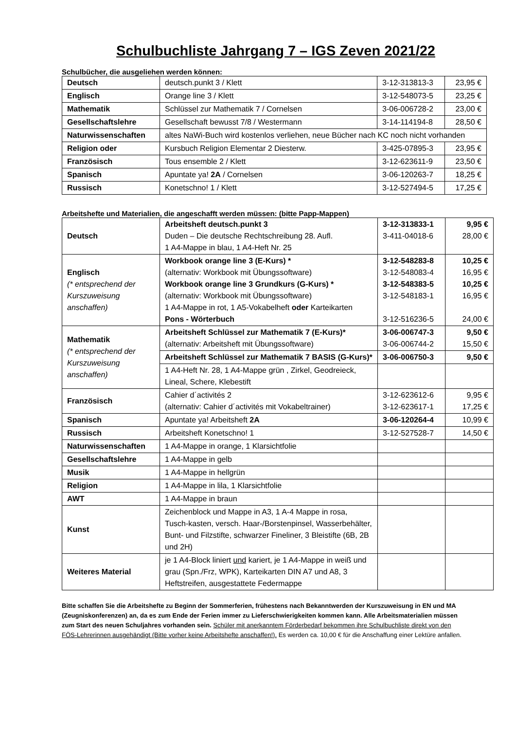Schulbuchliste Jahrgang 7 – IGS Zeven 2021/22
Schulbücher, die ausgeliehen werden können:
| Deutsch | deutsch.punkt 3 / Klett | 3-12-313813-3 | 23,95 € |
| Englisch | Orange line 3 / Klett | 3-12-548073-5 | 23,25 € |
| Mathematik | Schlüssel zur Mathematik 7 / Cornelsen | 3-06-006728-2 | 23,00 € |
| Gesellschaftslehre | Gesellschaft bewusst 7/8 / Westermann | 3-14-114194-8 | 28,50 € |
| Naturwissenschaften | altes NaWi-Buch wird kostenlos verliehen, neue Bücher nach KC noch nicht vorhanden | | |
| Religion oder | Kursbuch Religion Elementar 2 Diesterw. | 3-425-07895-3 | 23,95 € |
| Französisch | Tous ensemble 2 / Klett | 3-12-623611-9 | 23,50 € |
| Spanisch | Apuntate ya! 2A / Cornelsen | 3-06-120263-7 | 18,25 € |
| Russisch | Konetschno! 1 / Klett | 3-12-527494-5 | 17,25 € |
Arbeitshefte und Materialien, die angeschafft werden müssen: (bitte Papp-Mappen)
| Deutsch | Arbeitsheft deutsch.punkt 3 Duden – Die deutsche Rechtschreibung 28. Aufl. 1 A4-Mappe in blau, 1 A4-Heft Nr. 25 | 3-12-313833-1 3-411-04018-6 | 9,95 € 28,00 € |
| Englisch (* entsprechend der Kurszuweisung anschaffen) | Workbook orange line 3 (E-Kurs) * (alternativ: Workbook mit Übungssoftware) Workbook orange line 3 Grundkurs (G-Kurs) * (alternativ: Workbook mit Übungssoftware) 1 A4-Mappe in rot, 1 A5-Vokabelheft oder Karteikarten Pons - Wörterbuch | 3-12-548283-8 3-12-548083-4 3-12-548383-5 3-12-548183-1 3-12-516236-5 | 10,25 € 16,95 € 10,25 € 16,95 € 24,00 € |
| Mathematik (* entsprechend der Kurszuweisung anschaffen) | Arbeitsheft Schlüssel zur Mathematik 7 (E-Kurs)* (alternativ: Arbeitsheft mit Übungssoftware) | 3-06-006747-3 3-06-006744-2 | 9,50 € 15,50 € |
| | Arbeitsheft Schlüssel zur Mathematik 7 BASIS (G-Kurs)* | 3-06-006750-3 | 9,50 € |
| | 1 A4-Heft Nr. 28, 1 A4-Mappe grün , Zirkel, Geodreieck, Lineal, Schere, Klebestift | | |
| Französisch | Cahier d´activités 2 (alternativ: Cahier d´activités mit Vokabeltrainer) | 3-12-623612-6 3-12-623617-1 | 9,95 € 17,25 € |
| Spanisch | Apuntate ya! Arbeitsheft 2A | 3-06-120264-4 | 10,99 € |
| Russisch | Arbeitsheft Konetschno! 1 | 3-12-527528-7 | 14,50 € |
| Naturwissenschaften | 1 A4-Mappe in orange, 1 Klarsichtfolie | | |
| Gesellschaftslehre | 1 A4-Mappe in gelb | | |
| Musik | 1 A4-Mappe in hellgrün | | |
| Religion | 1 A4-Mappe in lila, 1 Klarsichtfolie | | |
| AWT | 1 A4-Mappe in braun | | |
| Kunst | Zeichenblock und Mappe in A3, 1 A-4 Mappe in rosa, Tusch-kasten, versch. Haar-/Borstenpinsel, Wasserbehälter, Bunt- und Filzstifte, schwarzer Fineliner, 3 Bleistifte (6B, 2B und 2H) | | |
| Weiteres Material | je 1 A4-Block liniert und kariert, je 1 A4-Mappe in weiß und grau (Spn./Frz, WPK), Karteikarten DIN A7 und A8, 3 Heftstreifen, ausgestattete Federmappe | | |
Bitte schaffen Sie die Arbeitshefte zu Beginn der Sommerferien, frühestens nach Bekanntwerden der Kurszuweisung in EN und MA (Zeugniskonferenzen) an, da es zum Ende der Ferien immer zu Lieferschwierigkeiten kommen kann. Alle Arbeitsmaterialien müssen zum Start des neuen Schuljahres vorhanden sein. Schüler mit anerkanntem Förderbedarf bekommen ihre Schulbuchliste direkt von den FÖS-Lehrerinnen ausgehändigt (Bitte vorher keine Arbeitshefte anschaffen!). Es werden ca. 10,00 € für die Anschaffung einer Lektüre anfallen.